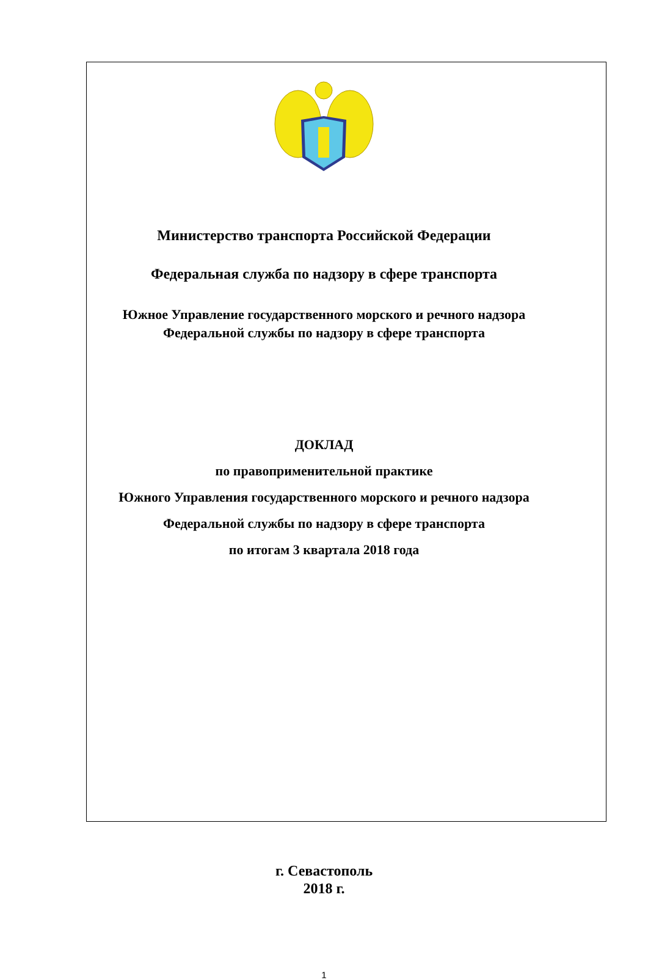Министерство транспорта Российской Федерации
Федеральная служба по надзору в сфере транспорта
Южное Управление государственного морского и речного надзора
Федеральной службы по надзору в сфере транспорта
ДОКЛАД
по правоприменительной практике
Южного Управления государственного морского и речного надзора
Федеральной службы по надзору в сфере транспорта
по итогам 3 квартала 2018 года
г. Севастополь
2018 г.
1